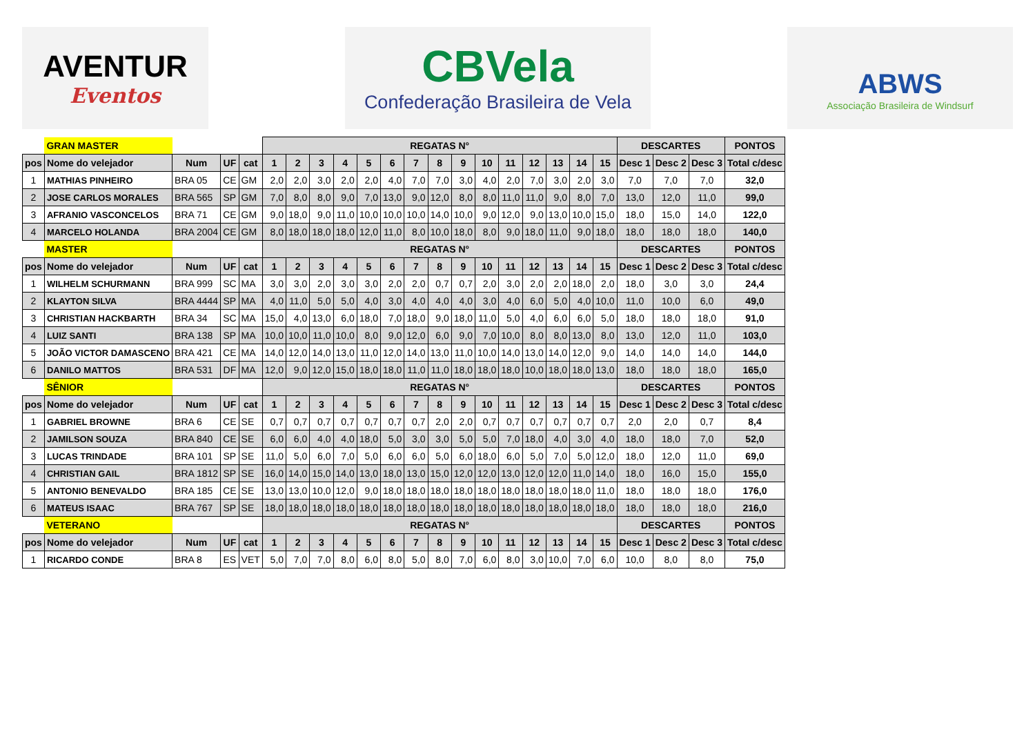AVENTUR
Eventos
CBVela
Confederação Brasileira de Vela
ABWS
Associação Brasileira de Windsurf
| | GRAN MASTER | | | | REGATAS N° | | | | | | | | | | | | | | | DESCARTES | | | PONTOS |
| pos | Nome do velejador | Num | UF | cat | 1 | 2 | 3 | 4 | 5 | 6 | 7 | 8 | 9 | 10 | 11 | 12 | 13 | 14 | 15 | Desc 1 | Desc 2 | Desc 3 | Total c/desc |
| 1 | MATHIAS PINHEIRO | BRA 05 | CE | GM | 2,0 | 2,0 | 3,0 | 2,0 | 2,0 | 4,0 | 7,0 | 7,0 | 3,0 | 4,0 | 2,0 | 7,0 | 3,0 | 2,0 | 3,0 | 7,0 | 7,0 | 7,0 | 32,0 |
| 2 | JOSE CARLOS MORALES | BRA 565 | SP | GM | 7,0 | 8,0 | 8,0 | 9,0 | 7,0 | 13,0 | 9,0 | 12,0 | 8,0 | 8,0 | 11,0 | 11,0 | 9,0 | 8,0 | 7,0 | 13,0 | 12,0 | 11,0 | 99,0 |
| 3 | AFRANIO VASCONCELOS | BRA 71 | CE | GM | 9,0 | 18,0 | 9,0 | 11,0 | 10,0 | 10,0 | 10,0 | 14,0 | 10,0 | 9,0 | 12,0 | 9,0 | 13,0 | 10,0 | 15,0 | 18,0 | 15,0 | 14,0 | 122,0 |
| 4 | MARCELO HOLANDA | BRA 2004 | CE | GM | 8,0 | 18,0 | 18,0 | 18,0 | 12,0 | 11,0 | 8,0 | 10,0 | 18,0 | 8,0 | 9,0 | 18,0 | 11,0 | 9,0 | 18,0 | 18,0 | 18,0 | 18,0 | 140,0 |
| | MASTER | | | | REGATAS N° | | | | | | | | | | | | | | | DESCARTES | | | PONTOS |
| pos | Nome do velejador | Num | UF | cat | 1 | 2 | 3 | 4 | 5 | 6 | 7 | 8 | 9 | 10 | 11 | 12 | 13 | 14 | 15 | Desc 1 | Desc 2 | Desc 3 | Total c/desc |
| 1 | WILHELM SCHURMANN | BRA 999 | SC | MA | 3,0 | 3,0 | 2,0 | 3,0 | 3,0 | 2,0 | 2,0 | 0,7 | 0,7 | 2,0 | 3,0 | 2,0 | 2,0 | 18,0 | 2,0 | 18,0 | 3,0 | 3,0 | 24,4 |
| 2 | KLAYTON SILVA | BRA 4444 | SP | MA | 4,0 | 11,0 | 5,0 | 5,0 | 4,0 | 3,0 | 4,0 | 4,0 | 4,0 | 3,0 | 4,0 | 6,0 | 5,0 | 4,0 | 10,0 | 11,0 | 10,0 | 6,0 | 49,0 |
| 3 | CHRISTIAN HACKBARTH | BRA 34 | SC | MA | 15,0 | 4,0 | 13,0 | 6,0 | 18,0 | 7,0 | 18,0 | 9,0 | 18,0 | 11,0 | 5,0 | 4,0 | 6,0 | 6,0 | 5,0 | 18,0 | 18,0 | 18,0 | 91,0 |
| 4 | LUIZ SANTI | BRA 138 | SP | MA | 10,0 | 10,0 | 11,0 | 10,0 | 8,0 | 9,0 | 12,0 | 6,0 | 9,0 | 7,0 | 10,0 | 8,0 | 8,0 | 13,0 | 8,0 | 13,0 | 12,0 | 11,0 | 103,0 |
| 5 | JOÃO VICTOR DAMASCENO | BRA 421 | CE | MA | 14,0 | 12,0 | 14,0 | 13,0 | 11,0 | 12,0 | 14,0 | 13,0 | 11,0 | 10,0 | 14,0 | 13,0 | 14,0 | 12,0 | 9,0 | 14,0 | 14,0 | 14,0 | 144,0 |
| 6 | DANILO MATTOS | BRA 531 | DF | MA | 12,0 | 9,0 | 12,0 | 15,0 | 18,0 | 18,0 | 11,0 | 11,0 | 18,0 | 18,0 | 18,0 | 10,0 | 18,0 | 18,0 | 13,0 | 18,0 | 18,0 | 18,0 | 165,0 |
| | SÊNIOR | | | | REGATAS N° | | | | | | | | | | | | | | | DESCARTES | | | PONTOS |
| pos | Nome do velejador | Num | UF | cat | 1 | 2 | 3 | 4 | 5 | 6 | 7 | 8 | 9 | 10 | 11 | 12 | 13 | 14 | 15 | Desc 1 | Desc 2 | Desc 3 | Total c/desc |
| 1 | GABRIEL BROWNE | BRA 6 | CE | SE | 0,7 | 0,7 | 0,7 | 0,7 | 0,7 | 0,7 | 0,7 | 2,0 | 2,0 | 0,7 | 0,7 | 0,7 | 0,7 | 0,7 | 0,7 | 2,0 | 2,0 | 0,7 | 8,4 |
| 2 | JAMILSON SOUZA | BRA 840 | CE | SE | 6,0 | 6,0 | 4,0 | 4,0 | 18,0 | 5,0 | 3,0 | 3,0 | 5,0 | 5,0 | 7,0 | 18,0 | 4,0 | 3,0 | 4,0 | 18,0 | 18,0 | 7,0 | 52,0 |
| 3 | LUCAS TRINDADE | BRA 101 | SP | SE | 11,0 | 5,0 | 6,0 | 7,0 | 5,0 | 6,0 | 6,0 | 5,0 | 6,0 | 18,0 | 6,0 | 5,0 | 7,0 | 5,0 | 12,0 | 18,0 | 12,0 | 11,0 | 69,0 |
| 4 | CHRISTIAN GAIL | BRA 1812 | SP | SE | 16,0 | 14,0 | 15,0 | 14,0 | 13,0 | 18,0 | 13,0 | 15,0 | 12,0 | 12,0 | 13,0 | 12,0 | 12,0 | 11,0 | 14,0 | 18,0 | 16,0 | 15,0 | 155,0 |
| 5 | ANTONIO BENEVALDO | BRA 185 | CE | SE | 13,0 | 13,0 | 10,0 | 12,0 | 9,0 | 18,0 | 18,0 | 18,0 | 18,0 | 18,0 | 18,0 | 18,0 | 18,0 | 18,0 | 11,0 | 18,0 | 18,0 | 18,0 | 176,0 |
| 6 | MATEUS ISAAC | BRA 767 | SP | SE | 18,0 | 18,0 | 18,0 | 18,0 | 18,0 | 18,0 | 18,0 | 18,0 | 18,0 | 18,0 | 18,0 | 18,0 | 18,0 | 18,0 | 18,0 | 18,0 | 18,0 | 18,0 | 216,0 |
| | VETERANO | | | | REGATAS N° | | | | | | | | | | | | | | | DESCARTES | | | PONTOS |
| pos | Nome do velejador | Num | UF | cat | 1 | 2 | 3 | 4 | 5 | 6 | 7 | 8 | 9 | 10 | 11 | 12 | 13 | 14 | 15 | Desc 1 | Desc 2 | Desc 3 | Total c/desc |
| 1 | RICARDO CONDE | BRA 8 | ES | VET | 5,0 | 7,0 | 7,0 | 8,0 | 6,0 | 8,0 | 5,0 | 8,0 | 7,0 | 6,0 | 8,0 | 3,0 | 10,0 | 7,0 | 6,0 | 10,0 | 8,0 | 8,0 | 75,0 |